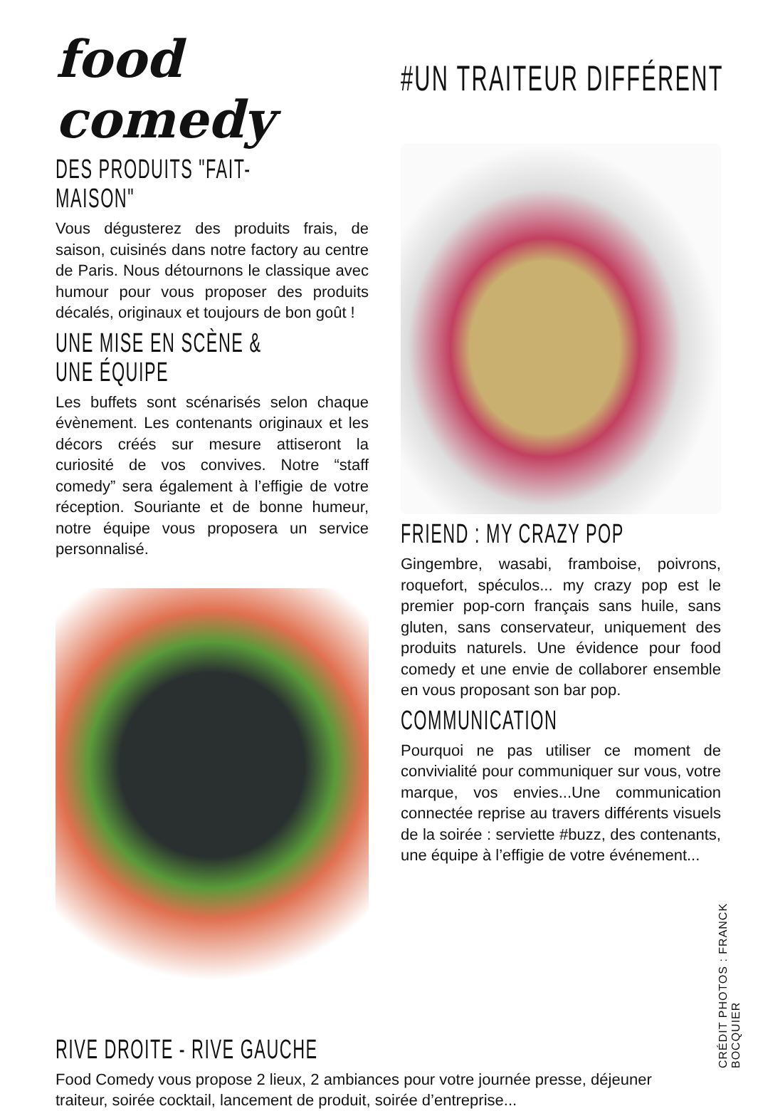food comedy
DES PRODUITS "FAIT-MAISON"
Vous dégusterez des produits frais, de saison, cuisinés dans notre factory au centre de Paris. Nous détournons le classique avec humour pour vous proposer des produits décalés, originaux et toujours de bon goût !
UNE MISE EN SCÈNE & UNE ÉQUIPE
Les buffets sont scénarisés selon chaque évènement. Les contenants originaux et les décors créés sur mesure attiseront la curiosité de vos convives. Notre “staff comedy” sera également à l’effigie de votre réception. Souriante et de bonne humeur, notre équipe vous proposera un service personnalisé.
#UN TRAITEUR DIFFÉRENT
FRIEND : MY CRAZY POP
Gingembre, wasabi, framboise, poivrons, roquefort, spéculos... my crazy pop est le premier pop-corn français sans huile, sans gluten, sans conservateur, uniquement des produits naturels. Une évidence pour food comedy et une envie de collaborer ensemble en vous proposant son bar pop.
COMMUNICATION
Pourquoi ne pas utiliser ce moment de convivialité pour communiquer sur vous, votre marque, vos envies...Une communication connectée reprise au travers différents visuels de la soirée : serviette #buzz, des contenants, une équipe à l’effigie de votre événement...
RIVE DROITE - RIVE GAUCHE
Food Comedy vous propose 2 lieux, 2 ambiances pour votre journée presse, déjeuner traiteur, soirée cocktail, lancement de produit, soirée d’entreprise...
CRÉDIT PHOTOS : FRANCK BOCQUIER